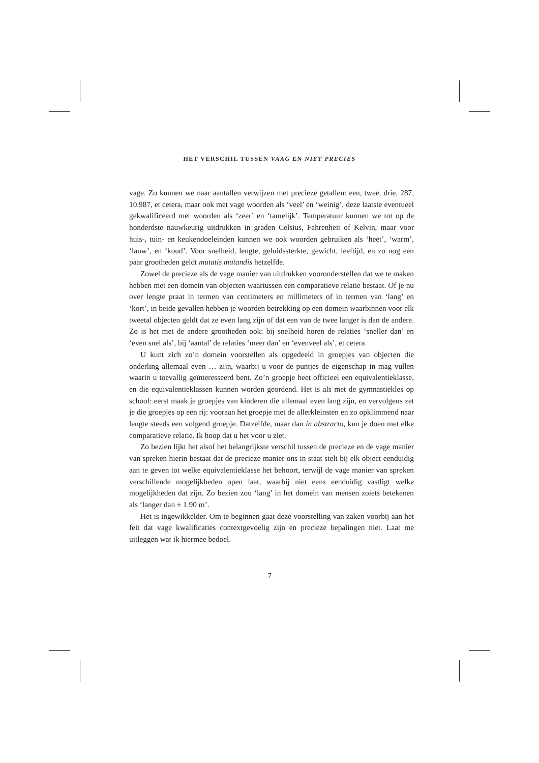HET VERSCHIL TUSSEN VAAG EN NIET PRECIES
vage. Zo kunnen we naar aantallen verwijzen met precieze getallen: een, twee, drie, 287, 10.987, et cetera, maar ook met vage woorden als ‘veel’ en ‘weinig’, deze laatste eventueel gekwalificeerd met woorden als ‘zeer’ en ‘tamelijk’. Temperatuur kunnen we tot op de honderdste nauwkeurig uitdrukken in graden Celsius, Fahrenheit of Kelvin, maar voor huis-, tuin- en keukendoeleinden kunnen we ook woorden gebruiken als ‘heet’, ‘warm’, ‘lauw’, en ‘koud’. Voor snelheid, lengte, geluidssterkte, gewicht, leeftijd, en zo nog een paar grootheden geldt mutatis mutandis hetzelfde.
Zowel de precieze als de vage manier van uitdrukken vooronderstellen dat we te maken hebben met een domein van objecten waartussen een comparatieve relatie bestaat. Of je nu over lengte praat in termen van centimeters en millimeters of in termen van ‘lang’ en ‘kort’, in beide gevallen hebben je woorden betrekking op een domein waarbinnen voor elk tweetal objecten geldt dat ze even lang zijn of dat een van de twee langer is dan de andere. Zo is het met de andere grootheden ook: bij snelheid horen de relaties ‘sneller dan’ en ‘even snel als’, bij ‘aantal’ de relaties ‘meer dan’ en ‘evenveel als’, et cetera.
U kunt zich zo’n domein voorstellen als opgedeeld in groepjes van objecten die onderling allemaal even … zijn, waarbij u voor de puntjes de eigenschap in mag vullen waarin u toevallig geïnteresseerd bent. Zo’n groepje heet officieel een equivalentieklasse, en die equivalentieklassen kunnen worden geordend. Het is als met de gymnastiekles op school: eerst maak je groepjes van kinderen die allemaal even lang zijn, en vervolgens zet je die groepjes op een rij: vooraan het groepje met de allerkleinsten en zo opklimmend naar lengte steeds een volgend groepje. Datzelfde, maar dan in abstracto, kun je doen met elke comparatieve relatie. Ik hoop dat u het voor u ziet.
Zo bezien lijkt het alsof het belangrijkste verschil tussen de precieze en de vage manier van spreken hierin bestaat dat de precieze manier ons in staat stelt bij elk object eenduidig aan te geven tot welke equivalentieklasse het behoort, terwijl de vage manier van spreken verschillende mogelijkheden open laat, waarbij niet eens eenduidig vastligt welke mogelijkheden dat zijn. Zo bezien zou ‘lang’ in het domein van mensen zoiets betekenen als ‘langer dan ± 1.90 m’.
Het is ingewikkelder. Om te beginnen gaat deze voorstelling van zaken voorbij aan het feit dat vage kwalificaties contextgevoelig zijn en precieze bepalingen niet. Laat me uitleggen wat ik hiermee bedoel.
7